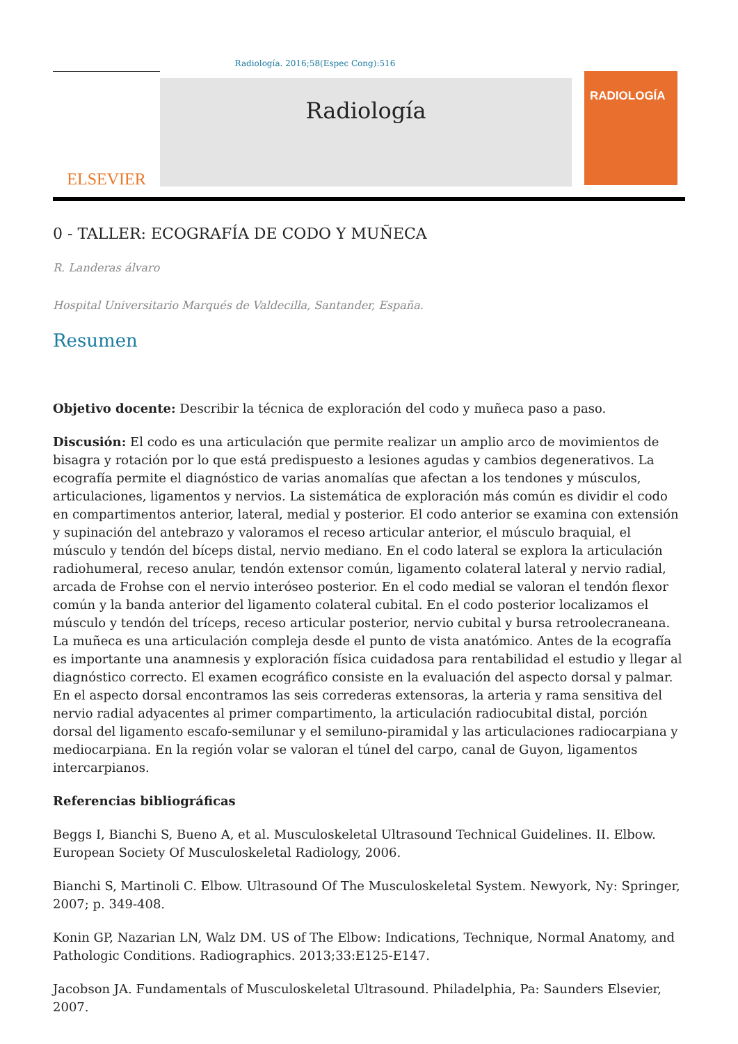Radiología. 2016;58(Espec Cong):516
ELSEVIER
Radiología
RADIOLOGÍA
0 - TALLER: ECOGRAFÍA DE CODO Y MUÑECA
R. Landeras álvaro
Hospital Universitario Marqués de Valdecilla, Santander, España.
Resumen
Objetivo docente: Describir la técnica de exploración del codo y muñeca paso a paso.
Discusión: El codo es una articulación que permite realizar un amplio arco de movimientos de bisagra y rotación por lo que está predispuesto a lesiones agudas y cambios degenerativos. La ecografía permite el diagnóstico de varias anomalías que afectan a los tendones y músculos, articulaciones, ligamentos y nervios. La sistemática de exploración más común es dividir el codo en compartimentos anterior, lateral, medial y posterior. El codo anterior se examina con extensión y supinación del antebrazo y valoramos el receso articular anterior, el músculo braquial, el músculo y tendón del bíceps distal, nervio mediano. En el codo lateral se explora la articulación radiohumeral, receso anular, tendón extensor común, ligamento colateral lateral y nervio radial, arcada de Frohse con el nervio interóseo posterior. En el codo medial se valoran el tendón flexor común y la banda anterior del ligamento colateral cubital. En el codo posterior localizamos el músculo y tendón del tríceps, receso articular posterior, nervio cubital y bursa retroolecraneana. La muñeca es una articulación compleja desde el punto de vista anatómico. Antes de la ecografía es importante una anamnesis y exploración física cuidadosa para rentabilidad el estudio y llegar al diagnóstico correcto. El examen ecográfico consiste en la evaluación del aspecto dorsal y palmar. En el aspecto dorsal encontramos las seis correderas extensoras, la arteria y rama sensitiva del nervio radial adyacentes al primer compartimento, la articulación radiocubital distal, porción dorsal del ligamento escafo-semilunar y el semiluno-piramidal y las articulaciones radiocarpiana y mediocarpiana. En la región volar se valoran el túnel del carpo, canal de Guyon, ligamentos intercarpianos.
Referencias bibliográficas
Beggs I, Bianchi S, Bueno A, et al. Musculoskeletal Ultrasound Technical Guidelines. II. Elbow. European Society Of Musculoskeletal Radiology, 2006.
Bianchi S, Martinoli C. Elbow. Ultrasound Of The Musculoskeletal System. Newyork, Ny: Springer, 2007; p. 349-408.
Konin GP, Nazarian LN, Walz DM. US of The Elbow: Indications, Technique, Normal Anatomy, and Pathologic Conditions. Radiographics. 2013;33:E125-E147.
Jacobson JA. Fundamentals of Musculoskeletal Ultrasound. Philadelphia, Pa: Saunders Elsevier, 2007.